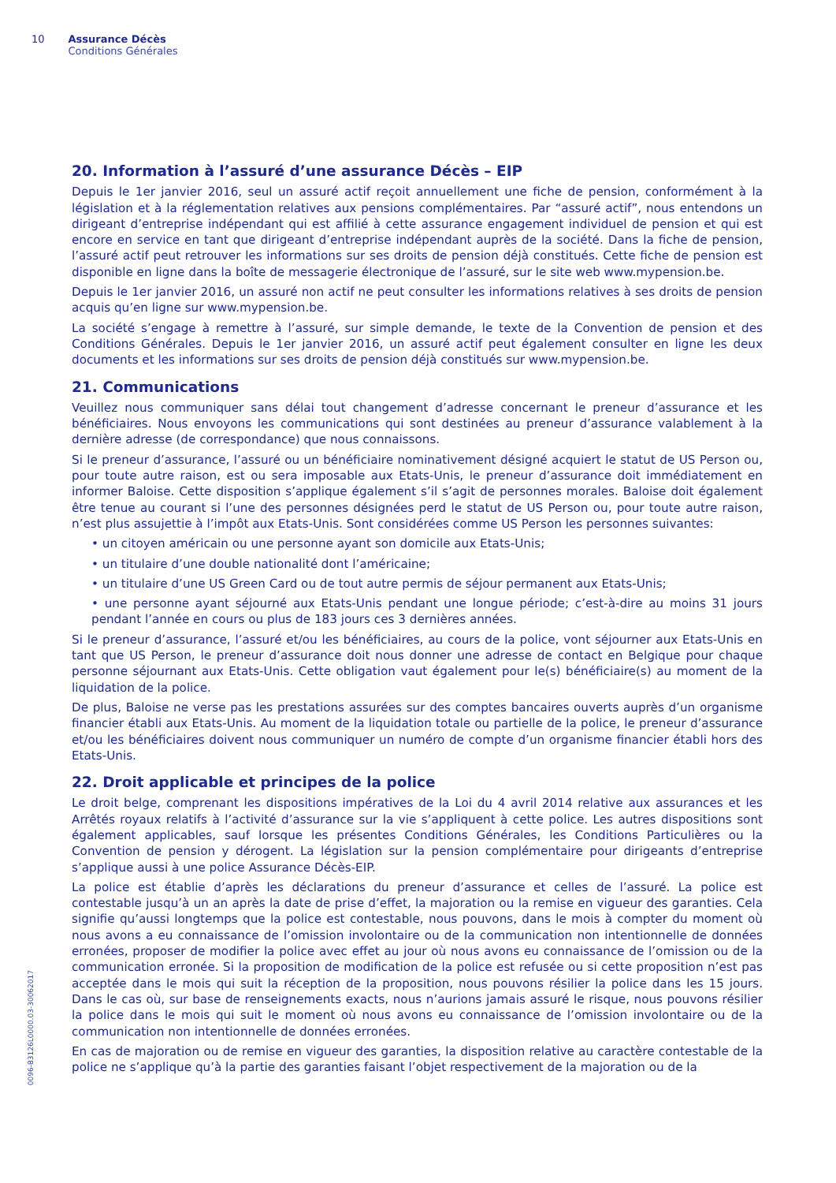10 Assurance Décès
Conditions Générales
0096-B3126L0000.03-30062017
20. Information à l’assuré d’une assurance Décès – EIP
Depuis le 1er janvier 2016, seul un assuré actif reçoit annuellement une fiche de pension, conformément à la législation et à la réglementation relatives aux pensions complémentaires. Par “assuré actif”, nous entendons un dirigeant d’entreprise indépendant qui est affilié à cette assurance engagement individuel de pension et qui est encore en service en tant que dirigeant d’entreprise indépendant auprès de la société. Dans la fiche de pension, l’assuré actif peut retrouver les informations sur ses droits de pension déjà constitués. Cette fiche de pension est disponible en ligne dans la boîte de messagerie électronique de l’assuré, sur le site web www.mypension.be.
Depuis le 1er janvier 2016, un assuré non actif ne peut consulter les informations relatives à ses droits de pension acquis qu’en ligne sur www.mypension.be.
La société s’engage à remettre à l’assuré, sur simple demande, le texte de la Convention de pension et des Conditions Générales. Depuis le 1er janvier 2016, un assuré actif peut également consulter en ligne les deux documents et les informations sur ses droits de pension déjà constitués sur www.mypension.be.
21. Communications
Veuillez nous communiquer sans délai tout changement d’adresse concernant le preneur d’assurance et les bénéficiaires. Nous envoyons les communications qui sont destinées au preneur d’assurance valablement à la dernière adresse (de correspondance) que nous connaissons.
Si le preneur d’assurance, l’assuré ou un bénéficiaire nominativement désigné acquiert le statut de US Person ou, pour toute autre raison, est ou sera imposable aux Etats-Unis, le preneur d’assurance doit immédiatement en informer Baloise. Cette disposition s’applique également s’il s’agit de personnes morales. Baloise doit également être tenue au courant si l’une des personnes désignées perd le statut de US Person ou, pour toute autre raison, n’est plus assujettie à l’impôt aux Etats-Unis. Sont considérées comme US Person les personnes suivantes:
• un citoyen américain ou une personne ayant son domicile aux Etats-Unis;
• un titulaire d’une double nationalité dont l’américaine;
• un titulaire d’une US Green Card ou de tout autre permis de séjour permanent aux Etats-Unis;
• une personne ayant séjourné aux Etats-Unis pendant une longue période; c’est-à-dire au moins 31 jours pendant l’année en cours ou plus de 183 jours ces 3 dernières années.
Si le preneur d’assurance, l’assuré et/ou les bénéficiaires, au cours de la police, vont séjourner aux Etats-Unis en tant que US Person, le preneur d’assurance doit nous donner une adresse de contact en Belgique pour chaque personne séjournant aux Etats-Unis. Cette obligation vaut également pour le(s) bénéficiaire(s) au moment de la liquidation de la police.
De plus, Baloise ne verse pas les prestations assurées sur des comptes bancaires ouverts auprès d’un organisme financier établi aux Etats-Unis. Au moment de la liquidation totale ou partielle de la police, le preneur d’assurance et/ou les bénéficiaires doivent nous communiquer un numéro de compte d’un organisme financier établi hors des Etats-Unis.
22. Droit applicable et principes de la police
Le droit belge, comprenant les dispositions impératives de la Loi du 4 avril 2014 relative aux assurances et les Arrêtés royaux relatifs à l’activité d’assurance sur la vie s’appliquent à cette police. Les autres dispositions sont également applicables, sauf lorsque les présentes Conditions Générales, les Conditions Particulières ou la Convention de pension y dérogent. La législation sur la pension complémentaire pour dirigeants d’entreprise s’applique aussi à une police Assurance Décès-EIP.
La police est établie d’après les déclarations du preneur d’assurance et celles de l’assuré. La police est contestable jusqu’à un an après la date de prise d’effet, la majoration ou la remise en vigueur des garanties. Cela signifie qu’aussi longtemps que la police est contestable, nous pouvons, dans le mois à compter du moment où nous avons a eu connaissance de l’omission involontaire ou de la communication non intentionnelle de données erronées, proposer de modifier la police avec effet au jour où nous avons eu connaissance de l’omission ou de la communication erronée. Si la proposition de modification de la police est refusée ou si cette proposition n’est pas acceptée dans le mois qui suit la réception de la proposition, nous pouvons résilier la police dans les 15 jours. Dans le cas où, sur base de renseignements exacts, nous n’aurions jamais assuré le risque, nous pouvons résilier la police dans le mois qui suit le moment où nous avons eu connaissance de l’omission involontaire ou de la communication non intentionnelle de données erronées.
En cas de majoration ou de remise en vigueur des garanties, la disposition relative au caractère contestable de la police ne s’applique qu’à la partie des garanties faisant l’objet respectivement de la majoration ou de la